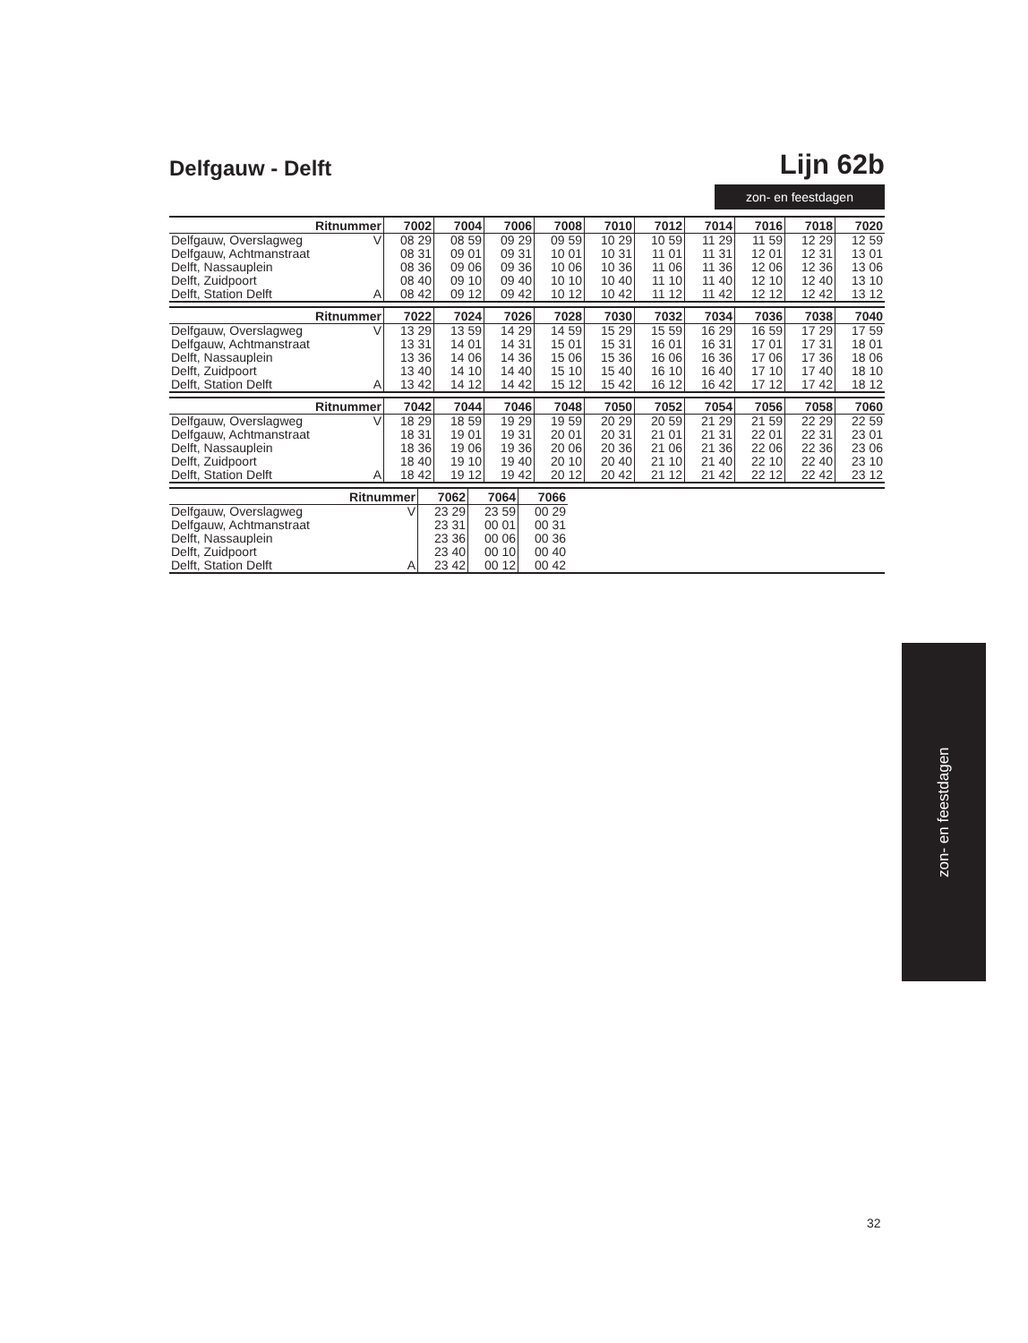Delfgauw - Delft
Lijn 62b
zon- en feestdagen
| Ritnummer | | 7002 | 7004 | 7006 | 7008 | 7010 | 7012 | 7014 | 7016 | 7018 | 7020 |
| --- | --- | --- | --- | --- | --- | --- | --- | --- | --- | --- | --- |
| Delfgauw, Overslagweg | V | 08 29 | 08 59 | 09 29 | 09 59 | 10 29 | 10 59 | 11 29 | 11 59 | 12 29 | 12 59 |
| Delfgauw, Achtmanstraat | | 08 31 | 09 01 | 09 31 | 10 01 | 10 31 | 11 01 | 11 31 | 12 01 | 12 31 | 13 01 |
| Delft, Nassauplein | | 08 36 | 09 06 | 09 36 | 10 06 | 10 36 | 11 06 | 11 36 | 12 06 | 12 36 | 13 06 |
| Delft, Zuidpoort | | 08 40 | 09 10 | 09 40 | 10 10 | 10 40 | 11 10 | 11 40 | 12 10 | 12 40 | 13 10 |
| Delft, Station Delft | A | 08 42 | 09 12 | 09 42 | 10 12 | 10 42 | 11 12 | 11 42 | 12 12 | 12 42 | 13 12 |
| Ritnummer | | 7022 | 7024 | 7026 | 7028 | 7030 | 7032 | 7034 | 7036 | 7038 | 7040 |
| --- | --- | --- | --- | --- | --- | --- | --- | --- | --- | --- | --- |
| Delfgauw, Overslagweg | V | 13 29 | 13 59 | 14 29 | 14 59 | 15 29 | 15 59 | 16 29 | 16 59 | 17 29 | 17 59 |
| Delfgauw, Achtmanstraat | | 13 31 | 14 01 | 14 31 | 15 01 | 15 31 | 16 01 | 16 31 | 17 01 | 17 31 | 18 01 |
| Delft, Nassauplein | | 13 36 | 14 06 | 14 36 | 15 06 | 15 36 | 16 06 | 16 36 | 17 06 | 17 36 | 18 06 |
| Delft, Zuidpoort | | 13 40 | 14 10 | 14 40 | 15 10 | 15 40 | 16 10 | 16 40 | 17 10 | 17 40 | 18 10 |
| Delft, Station Delft | A | 13 42 | 14 12 | 14 42 | 15 12 | 15 42 | 16 12 | 16 42 | 17 12 | 17 42 | 18 12 |
| Ritnummer | | 7042 | 7044 | 7046 | 7048 | 7050 | 7052 | 7054 | 7056 | 7058 | 7060 |
| --- | --- | --- | --- | --- | --- | --- | --- | --- | --- | --- | --- |
| Delfgauw, Overslagweg | V | 18 29 | 18 59 | 19 29 | 19 59 | 20 29 | 20 59 | 21 29 | 21 59 | 22 29 | 22 59 |
| Delfgauw, Achtmanstraat | | 18 31 | 19 01 | 19 31 | 20 01 | 20 31 | 21 01 | 21 31 | 22 01 | 22 31 | 23 01 |
| Delft, Nassauplein | | 18 36 | 19 06 | 19 36 | 20 06 | 20 36 | 21 06 | 21 36 | 22 06 | 22 36 | 23 06 |
| Delft, Zuidpoort | | 18 40 | 19 10 | 19 40 | 20 10 | 20 40 | 21 10 | 21 40 | 22 10 | 22 40 | 23 10 |
| Delft, Station Delft | A | 18 42 | 19 12 | 19 42 | 20 12 | 20 42 | 21 12 | 21 42 | 22 12 | 22 42 | 23 12 |
| Ritnummer | | 7062 | 7064 | 7066 | |
| --- | --- | --- | --- | --- | --- |
| Delfgauw, Overslagweg | V | 23 29 | 23 59 | 00 29 | |
| Delfgauw, Achtmanstraat | | 23 31 | 00 01 | 00 31 | |
| Delft, Nassauplein | | 23 36 | 00 06 | 00 36 | |
| Delft, Zuidpoort | | 23 40 | 00 10 | 00 40 | |
| Delft, Station Delft | A | 23 42 | 00 12 | 00 42 | |
zon- en feestdagen
32